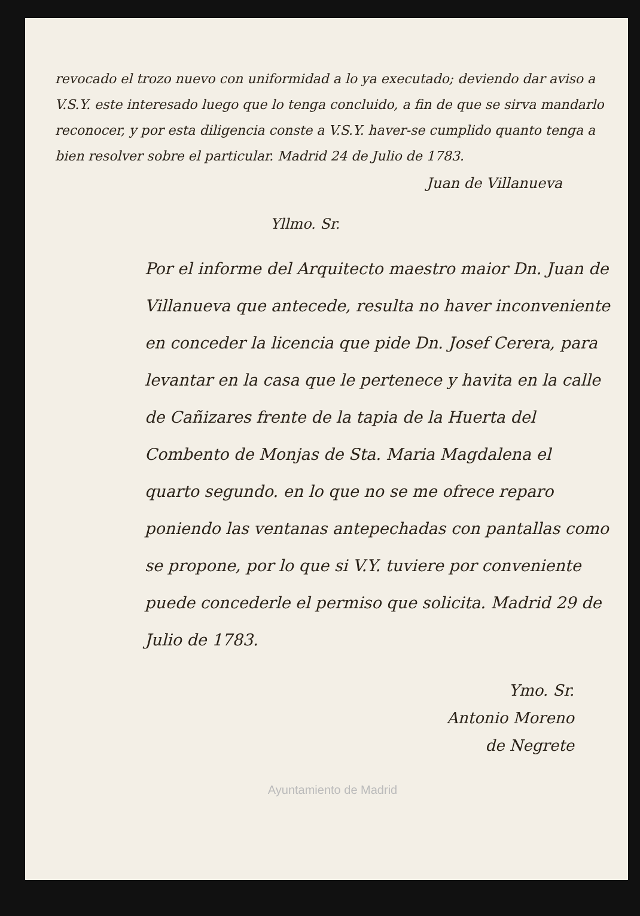revocado el trozo nuevo con uniformidad a lo ya executado; deviendo dar aviso a V.S.Y. este interesado luego que lo tenga concluido, a fin de que se sirva mandarlo reconocer, y por esta diligencia conste a V.S.Y. haver-se cumplido quanto tenga a bien resolver sobre el particular. Madrid 24 de Julio de 1783.
Juan de Villanueva
Yllmo. Sr.
Por el informe del Arquitecto maestro maior Dn. Juan de Villanueva que antecede, resulta no haver inconveniente en conceder la licencia que pide Dn. Josef Cerera, para levantar en la casa que le pertenece y havita en la calle de Cañizares frente de la tapia de la Huerta del Combento de Monjas de Sta. Maria Magdalena el quarto segundo. en lo que no se me ofrece reparo poniendo las ventanas antepechadas con pantallas como se propone, por lo que si V.Y. tuviere por conveniente puede concederle el permiso que solicita. Madrid 29 de Julio de 1783.
Ymo. Sr.
Antonio Moreno
de Negrete
Ayuntamiento de Madrid